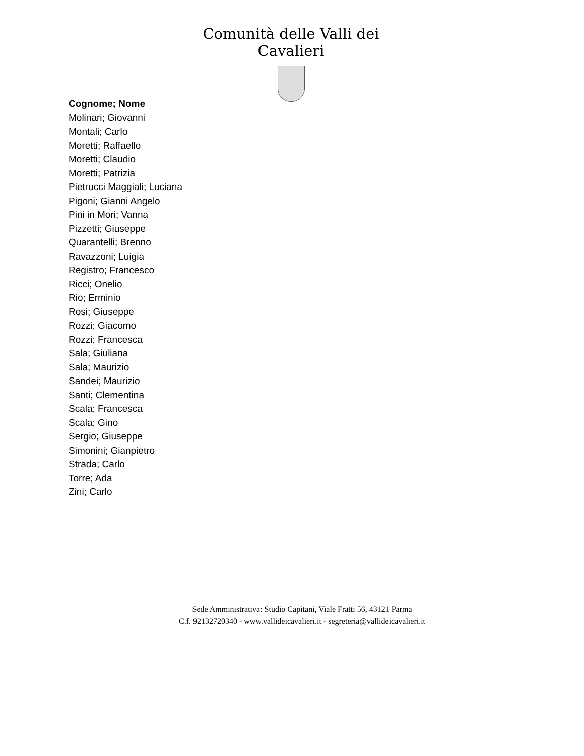Comunità delle Valli dei Cavalieri
Cognome; Nome
Molinari; Giovanni
Montali; Carlo
Moretti; Raffaello
Moretti; Claudio
Moretti; Patrizia
Pietrucci Maggiali; Luciana
Pigoni; Gianni Angelo
Pini in Mori; Vanna
Pizzetti; Giuseppe
Quarantelli; Brenno
Ravazzoni; Luigia
Registro; Francesco
Ricci; Onelio
Rio; Erminio
Rosi; Giuseppe
Rozzi; Giacomo
Rozzi; Francesca
Sala; Giuliana
Sala; Maurizio
Sandei; Maurizio
Santi; Clementina
Scala; Francesca
Scala; Gino
Sergio; Giuseppe
Simonini; Gianpietro
Strada; Carlo
Torre; Ada
Zini; Carlo
Sede Amministrativa: Studio Capitani, Viale Fratti 56, 43121 Parma
C.f. 92132720340 - www.vallideicavalieri.it - segreteria@vallideicavalieri.it